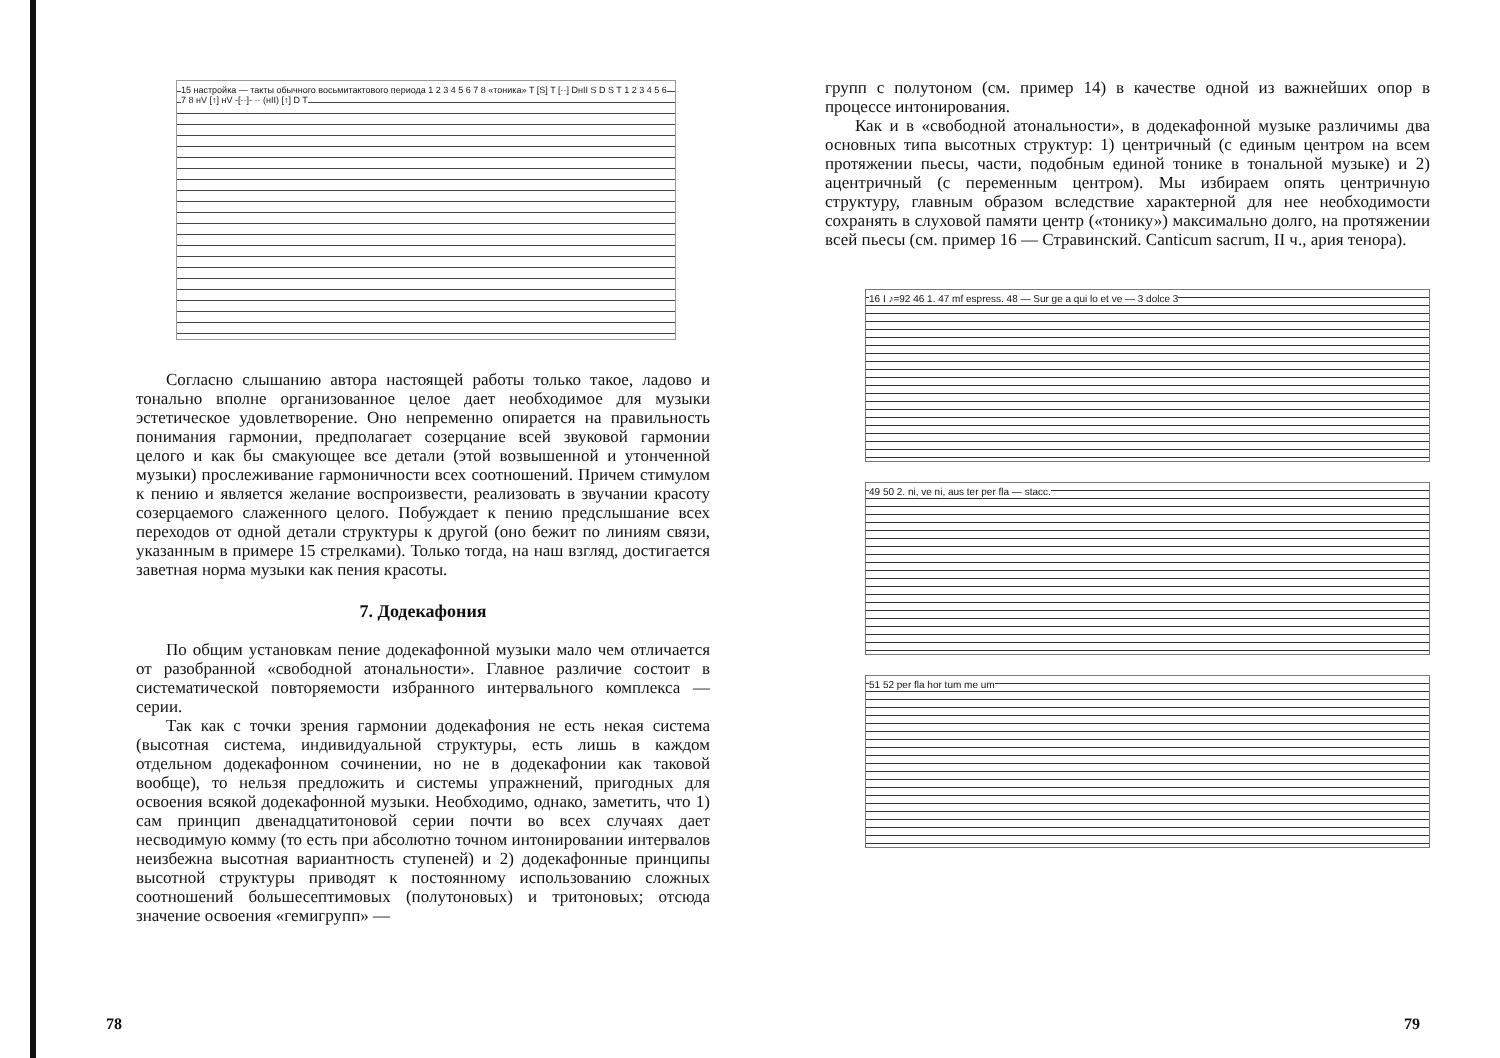15 настройка — такты обычного восьмитактового периода 1 2 3 4 5 6 7 8 «тоника» T [S] T [··] DнII S D S T 1 2 3 4 5 6 7 8 нV [↑] нV -[··]- ·· (нII) [↑] D T
Согласно слышанию автора настоящей работы только такое, ладово и тонально вполне организованное целое дает необходимое для музыки эстетическое удовлетворение. Оно непременно опирается на правильность понимания гармонии, предполагает созерцание всей звуковой гармонии целого и как бы смакующее все детали (этой возвышенной и утонченной музыки) прослеживание гармоничности всех соотношений. Причем стимулом к пению и является желание воспроизвести, реализовать в звучании красоту созерцаемого слаженного целого. Побуждает к пению предслышание всех переходов от одной детали структуры к другой (оно бежит по линиям связи, указанным в примере 15 стрелками). Только тогда, на наш взгляд, достигается заветная норма музыки как пения красоты.
7. Додекафония
По общим установкам пение додекафонной музыки мало чем отличается от разобранной «свободной атональности». Главное различие состоит в систематической повторяемости избранного интервального комплекса — серии.
Так как с точки зрения гармонии додекафония не есть некая система (высотная система, индивидуальной структуры, есть лишь в каждом отдельном додекафонном сочинении, но не в додекафонии как таковой вообще), то нельзя предложить и системы упражнений, пригодных для освоения всякой додекафонной музыки. Необходимо, однако, заметить, что 1) сам принцип двенадцатитоновой серии почти во всех случаях дает несводимую комму (то есть при абсолютно точном интонировании интервалов неизбежна высотная вариантность ступеней) и 2) додекафонные принципы высотной структуры приводят к постоянному использованию сложных соотношений большесептимовых (полутоновых) и тритоновых; отсюда значение освоения «гемигрупп» —
78
групп с полутоном (см. пример 14) в качестве одной из важнейших опор в процессе интонирования.
Как и в «свободной атональности», в додекафонной музыке различимы два основных типа высотных структур: 1) центричный (с единым центром на всем протяжении пьесы, части, подобным единой тонике в тональной музыке) и 2) ацентричный (с переменным центром). Мы избираем опять центричную структуру, главным образом вследствие характерной для нее необходимости сохранять в слуховой памяти центр («тонику») максимально долго, на протяжении всей пьесы (см. пример 16 — Стравинский. Canticum sacrum, II ч., ария тенора).
16 I ♪=92 46 1. 47 mf espress. 48 — Sur ge a qui lo et ve — 3 dolce 3
49 50 2. ni, ve ni, aus ter per fla — stacc.
51 52 per fla hor tum me um
79